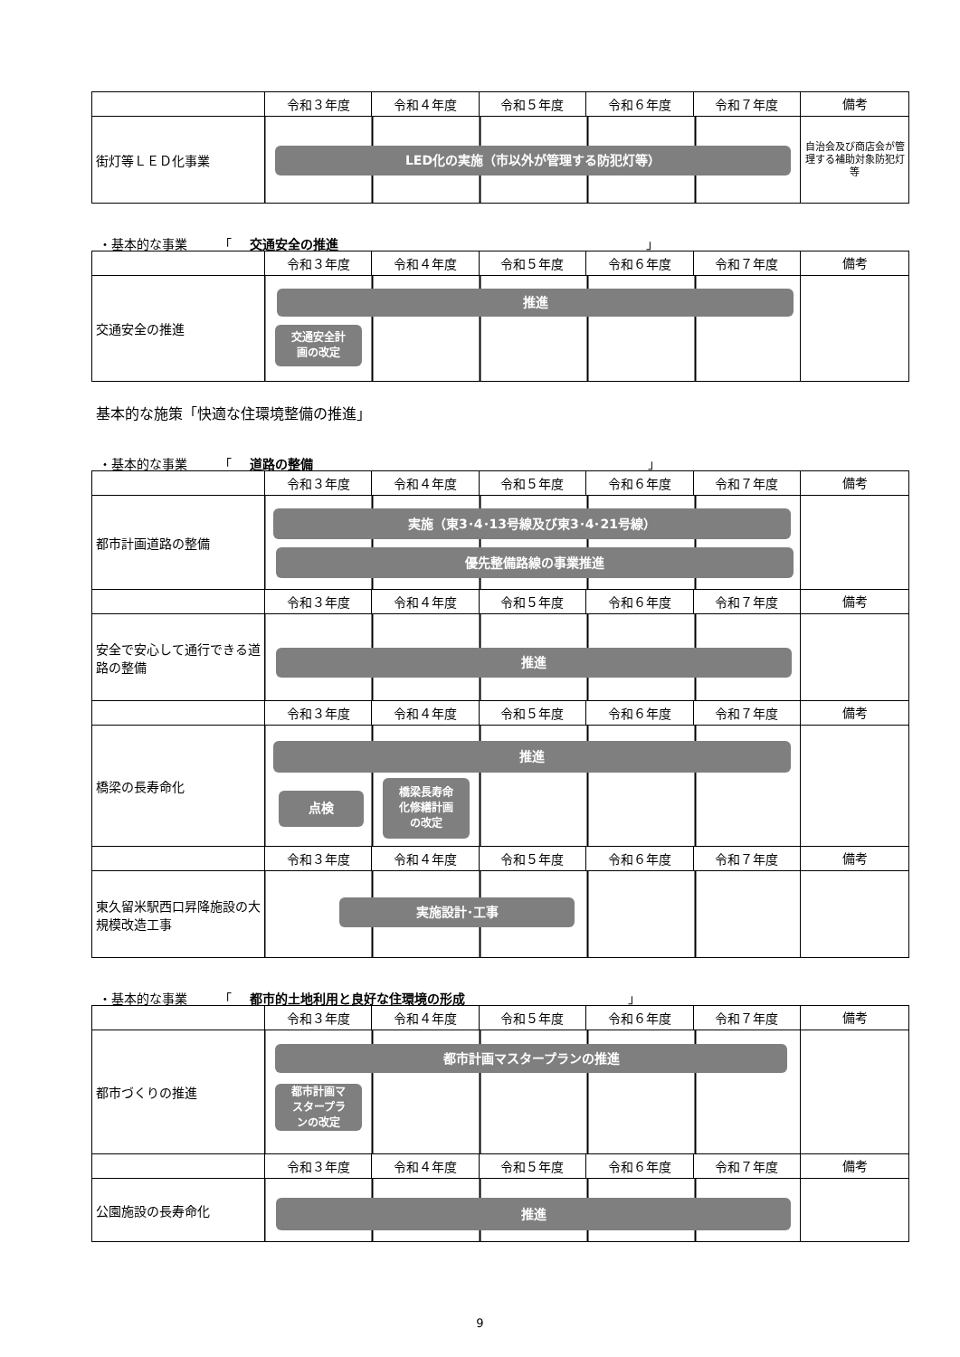| | 令和３年度 | 令和４年度 | 令和５年度 | 令和６年度 | 令和７年度 | 備考 |
| --- | --- | --- | --- | --- | --- | --- |
| 街灯等ＬＥＤ化事業 | LED化の実施（市以外が管理する防犯灯等） | | | | | 自治会及び商店会が管理する補助対象防犯灯等 |
・基本的な事業　　　「 交通安全の推進 」
| | 令和３年度 | 令和４年度 | 令和５年度 | 令和６年度 | 令和７年度 | 備考 |
| --- | --- | --- | --- | --- | --- | --- |
| 交通安全の推進 | 推進 交通安全計 画の改定 | | | | | |
基本的な施策「快適な住環境整備の推進」
・基本的な事業　　　「 道路の整備 」
| | 令和３年度 | 令和４年度 | 令和５年度 | 令和６年度 | 令和７年度 | 備考 |
| --- | --- | --- | --- | --- | --- | --- |
| 都市計画道路の整備 | 実施（東3･4･13号線及び東3･4･21号線） 優先整備路線の事業推進 | | | | | |
| | 令和３年度 | 令和４年度 | 令和５年度 | 令和６年度 | 令和７年度 | 備考 |
| 安全で安心して通行できる道路の整備 | 推進 | | | | | |
| | 令和３年度 | 令和４年度 | 令和５年度 | 令和６年度 | 令和７年度 | 備考 |
| 橋梁の長寿命化 | 推進 点検 橋梁長寿命 化修繕計画 の改定 | | | | | |
| | 令和３年度 | 令和４年度 | 令和５年度 | 令和６年度 | 令和７年度 | 備考 |
| 東久留米駅西口昇降施設の大規模改造工事 | 実施設計･工事 | | | | | |
・基本的な事業　　　「 都市的土地利用と良好な住環境の形成 」
| | 令和３年度 | 令和４年度 | 令和５年度 | 令和６年度 | 令和７年度 | 備考 |
| --- | --- | --- | --- | --- | --- | --- |
| 都市づくりの推進 | 都市計画マスタープランの推進 都市計画マ スタープラ ンの改定 | | | | | |
| | 令和３年度 | 令和４年度 | 令和５年度 | 令和６年度 | 令和７年度 | 備考 |
| 公園施設の長寿命化 | 推進 | | | | | |
9